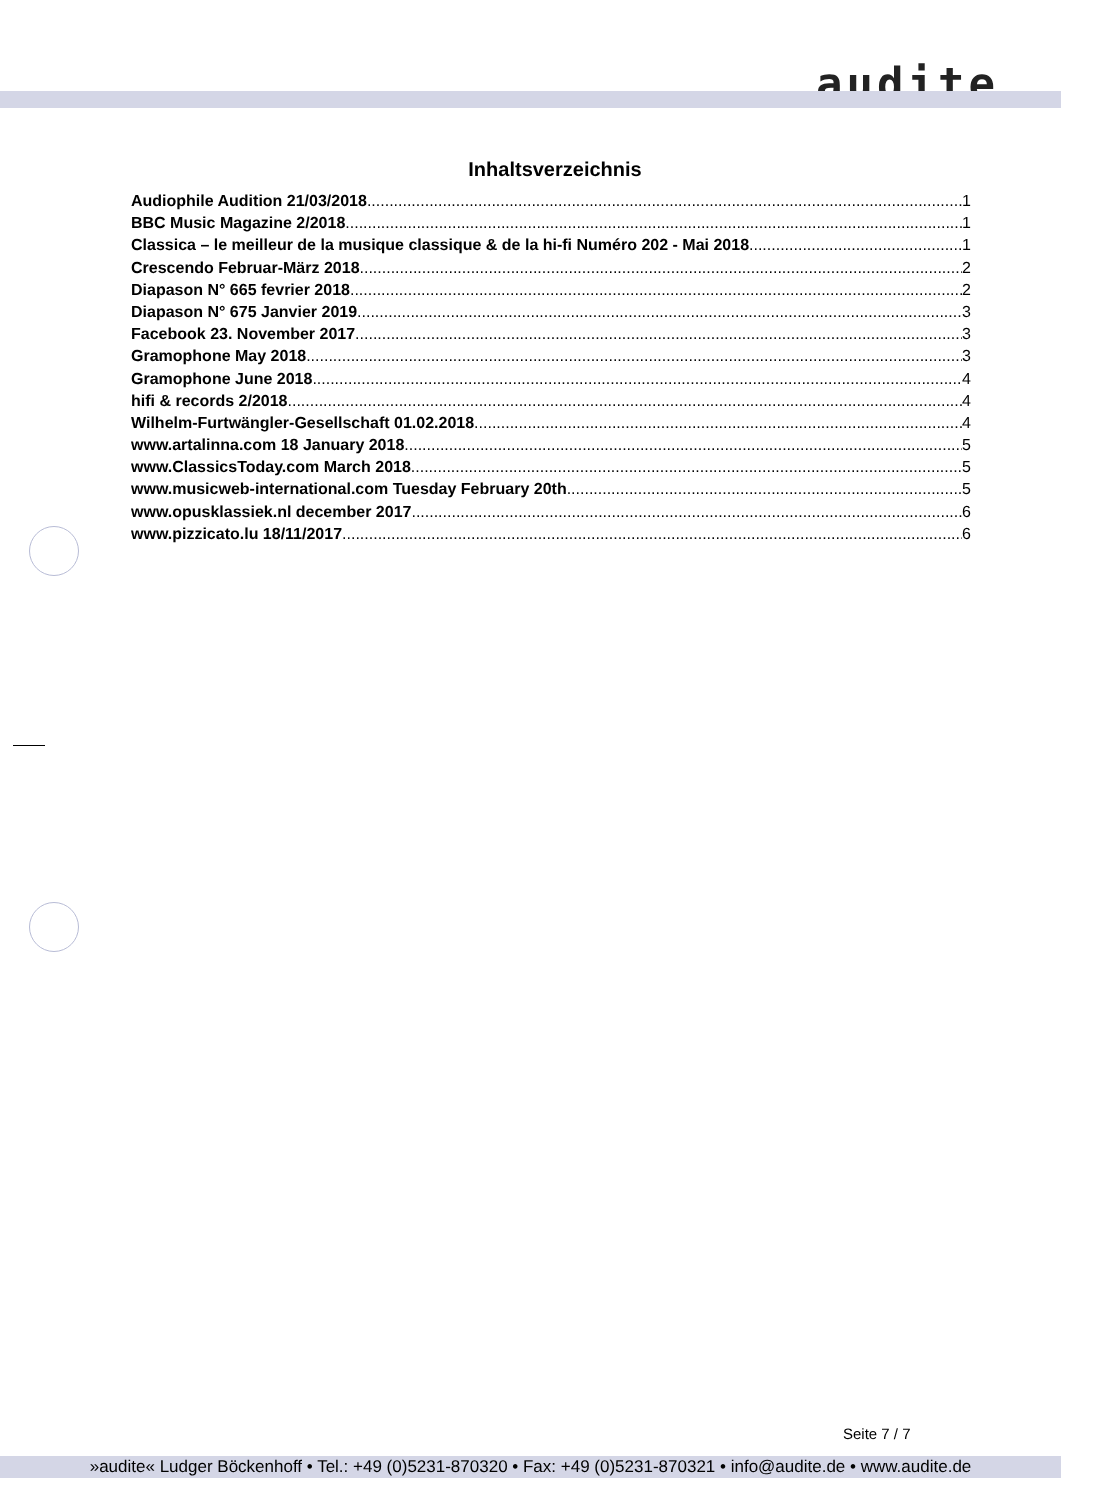audite
Inhaltsverzeichnis
Audiophile Audition 21/03/2018 1
BBC Music Magazine 2/2018 1
Classica – le meilleur de la musique classique & de la hi-fi Numéro 202 - Mai 2018 1
Crescendo Februar-März 2018 2
Diapason N° 665 fevrier 2018 2
Diapason N° 675 Janvier 2019 3
Facebook 23. November 2017 3
Gramophone May 2018 3
Gramophone June 2018 4
hifi & records 2/2018 4
Wilhelm-Furtwängler-Gesellschaft 01.02.2018 4
www.artalinna.com 18 January 2018 5
www.ClassicsToday.com March 2018 5
www.musicweb-international.com Tuesday February 20th 5
www.opusklassiek.nl december 2017 6
www.pizzicato.lu 18/11/2017 6
Seite 7 / 7
»audite« Ludger Böckenhoff • Tel.: +49 (0)5231-870320 • Fax: +49 (0)5231-870321 • info@audite.de • www.audite.de